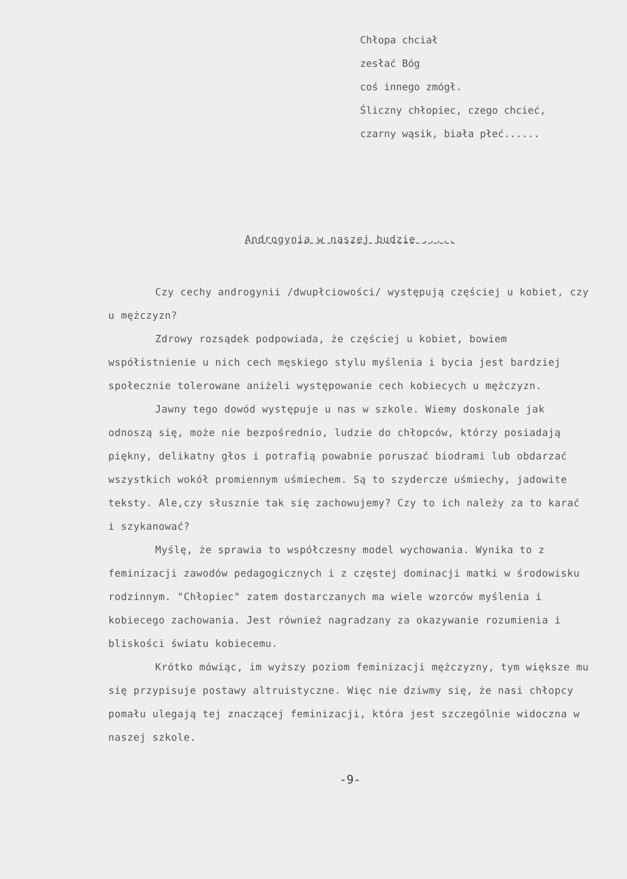Chłopa chciał
zesłać Bóg
coś innego zmógł.
Śliczny chłopiec, czego chcieć,
czarny wąsik, biała płeć......
Androgynia w naszej budzie .....
Czy cechy androgynii /dwupłciowości/ występują częściej u kobiet, czy u mężczyzn?
Zdrowy rozsądek podpowiada, że częściej u kobiet, bowiem współistnienie u nich cech męskiego stylu myślenia i bycia jest bardziej społecznie tolerowane aniżeli występowanie cech kobiecych u mężczyzn.
Jawny tego dowód występuje u nas w szkole. Wiemy doskonale jak odnoszą się, może nie bezpośrednio, ludzie do chłopców, którzy posiadają piękny, delikatny głos i potrafią powabnie poruszać biodrami lub obdarzać wszystkich wokół promiennym uśmiechem. Są to szydercze uśmiechy, jadowite teksty. Ale,czy słusznie tak się zachowujemy? Czy to ich należy za to karać i szykanować?
Myślę, że sprawia to współczesny model wychowania. Wynika to z feminizacji zawodów pedagogicznych i z częstej dominacji matki w środowisku rodzinnym. "Chłopiec" zatem dostarczanych ma wiele wzorców myślenia i kobiecego zachowania. Jest również nagradzany za okazywanie rozumienia i bliskości światu kobiecemu.
Krótko mówiąc, im wyższy poziom feminizacji mężczyzny, tym większe mu się przypisuje postawy altruistyczne. Więc nie dziwmy się, że nasi chłopcy pomału ulegają tej znaczącej feminizacji, która jest szczególnie widoczna w naszej szkole.
-9-